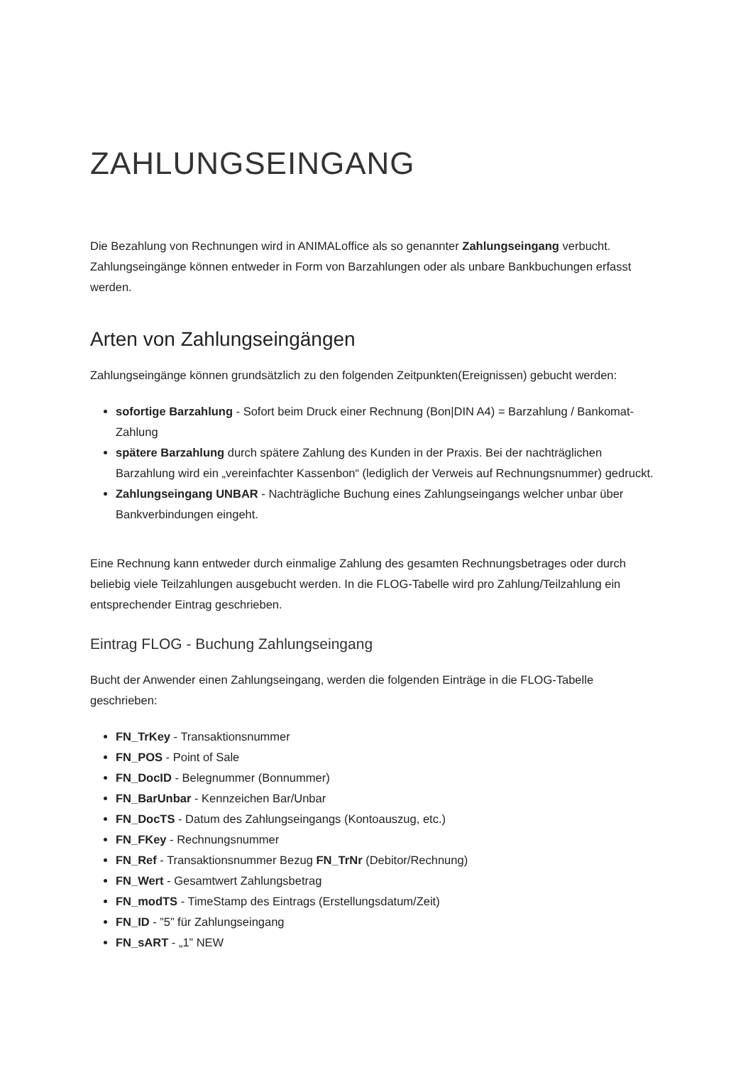ZAHLUNGSEINGANG
Die Bezahlung von Rechnungen wird in ANIMALoffice als so genannter Zahlungseingang verbucht. Zahlungseingänge können entweder in Form von Barzahlungen oder als unbare Bankbuchungen erfasst werden.
Arten von Zahlungseingängen
Zahlungseingänge können grundsätzlich zu den folgenden Zeitpunkten(Ereignissen) gebucht werden:
sofortige Barzahlung - Sofort beim Druck einer Rechnung (Bon|DIN A4) = Barzahlung / Bankomat-Zahlung
spätere Barzahlung durch spätere Zahlung des Kunden in der Praxis. Bei der nachträglichen Barzahlung wird ein „vereinfachter Kassenbon“ (lediglich der Verweis auf Rechnungsnummer) gedruckt.
Zahlungseingang UNBAR - Nachträgliche Buchung eines Zahlungseingangs welcher unbar über Bankverbindungen eingeht.
Eine Rechnung kann entweder durch einmalige Zahlung des gesamten Rechnungsbetrages oder durch beliebig viele Teilzahlungen ausgebucht werden. In die FLOG-Tabelle wird pro Zahlung/Teilzahlung ein entsprechender Eintrag geschrieben.
Eintrag FLOG - Buchung Zahlungseingang
Bucht der Anwender einen Zahlungseingang, werden die folgenden Einträge in die FLOG-Tabelle geschrieben:
FN_TrKey - Transaktionsnummer
FN_POS - Point of Sale
FN_DocID - Belegnummer (Bonnummer)
FN_BarUnbar - Kennzeichen Bar/Unbar
FN_DocTS - Datum des Zahlungseingangs (Kontoauszug, etc.)
FN_FKey - Rechnungsnummer
FN_Ref - Transaktionsnummer Bezug FN_TrNr (Debitor/Rechnung)
FN_Wert - Gesamtwert Zahlungsbetrag
FN_modTS - TimeStamp des Eintrags (Erstellungsdatum/Zeit)
FN_ID - ”5” für Zahlungseingang
FN_sART - „1” NEW